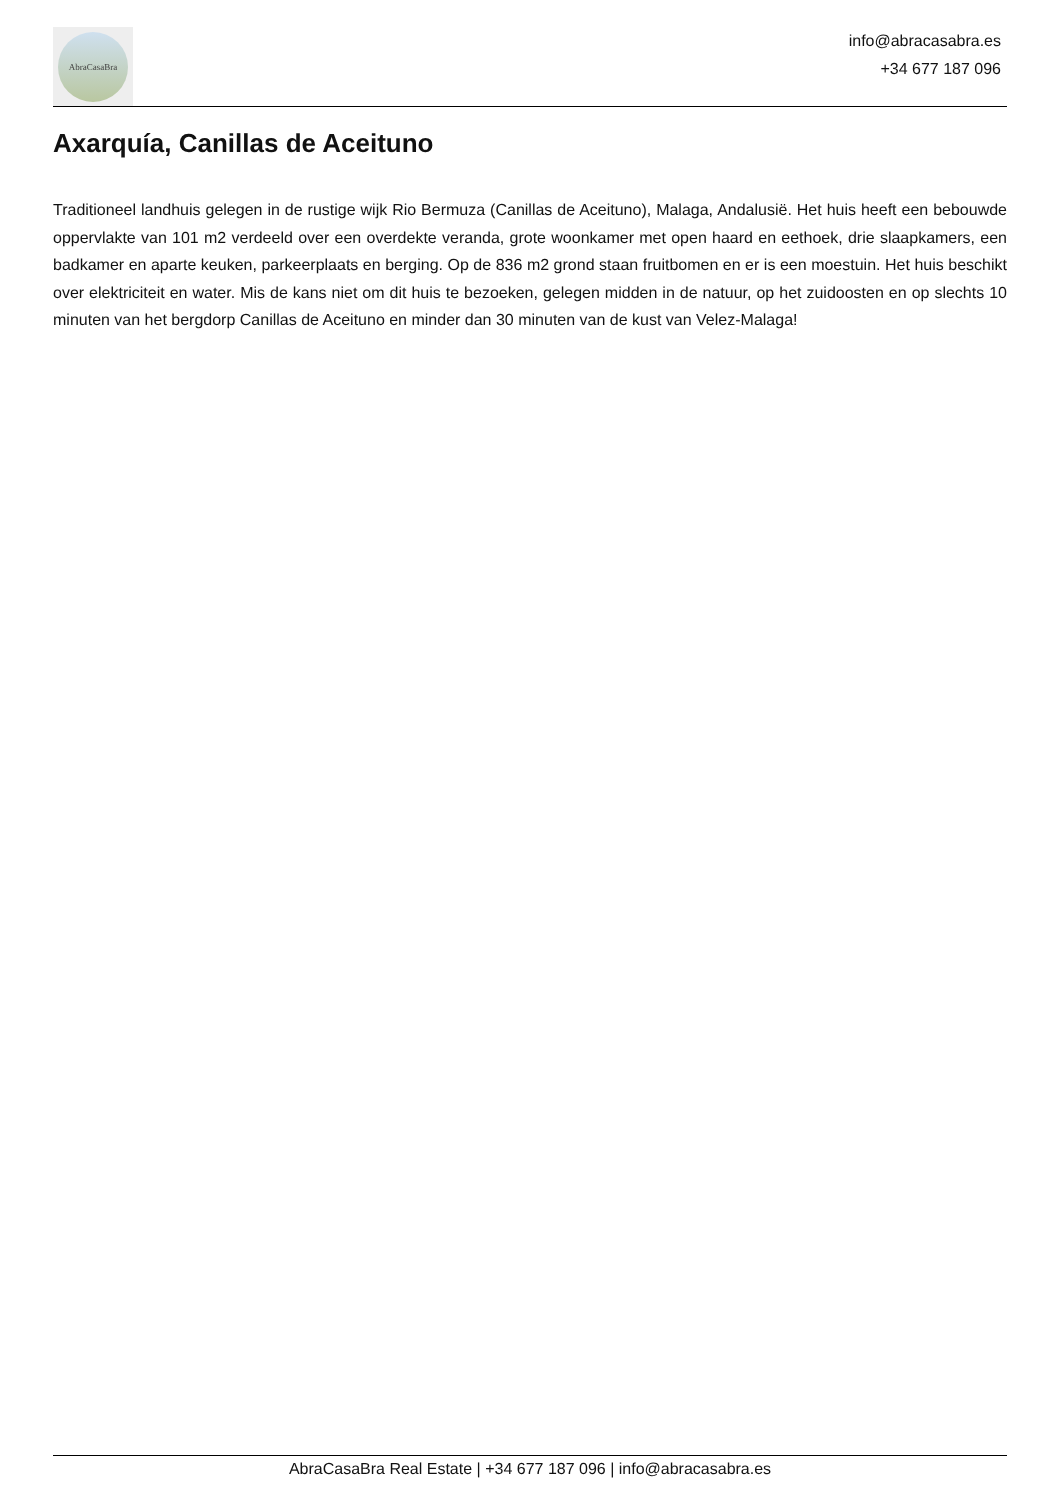AbraCasaBra
info@abracasabra.es
+34 677 187 096
Axarquía, Canillas de Aceituno
Traditioneel landhuis gelegen in de rustige wijk Rio Bermuza (Canillas de Aceituno), Malaga, Andalusië. Het huis heeft een bebouwde oppervlakte van 101 m2 verdeeld over een overdekte veranda, grote woonkamer met open haard en eethoek, drie slaapkamers, een badkamer en aparte keuken, parkeerplaats en berging. Op de 836 m2 grond staan fruitbomen en er is een moestuin. Het huis beschikt over elektriciteit en water. Mis de kans niet om dit huis te bezoeken, gelegen midden in de natuur, op het zuidoosten en op slechts 10 minuten van het bergdorp Canillas de Aceituno en minder dan 30 minuten van de kust van Velez-Malaga!
AbraCasaBra Real Estate | +34 677 187 096 | info@abracasabra.es